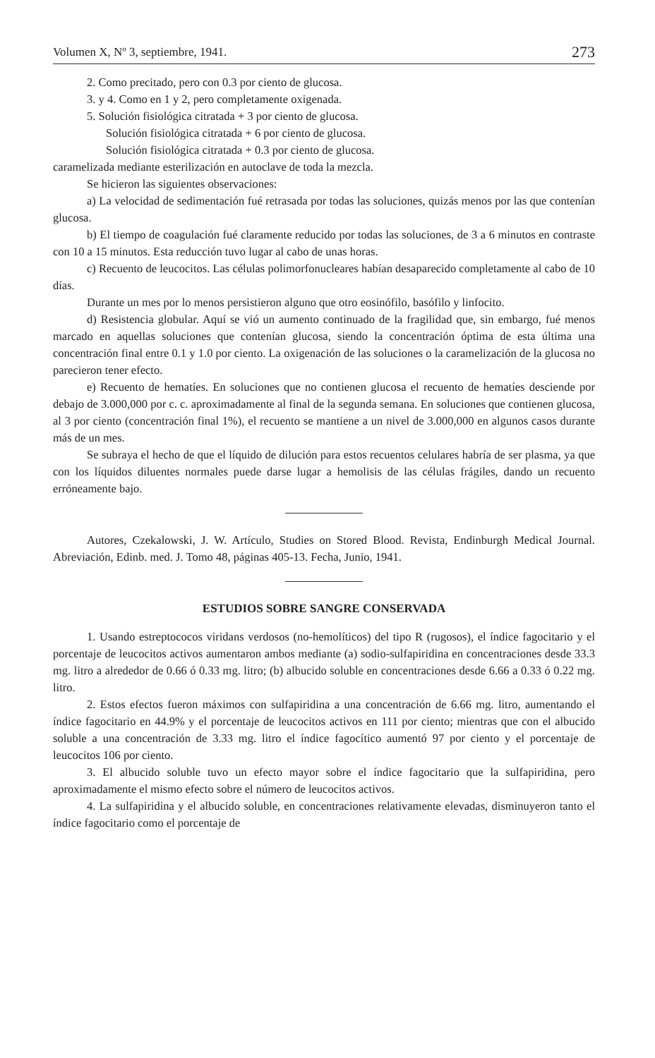Volumen X, Nº 3, septiembre, 1941. 273
2. Como precitado, pero con 0.3 por ciento de glucosa.
3. y 4. Como en 1 y 2, pero completamente oxigenada.
5. Solución fisiológica citratada + 3 por ciento de glucosa.
Solución fisiológica citratada + 6 por ciento de glucosa.
Solución fisiológica citratada + 0.3 por ciento de glucosa.
caramelizada mediante esterilización en autoclave de toda la mezcla.
Se hicieron las siguientes observaciones:
a) La velocidad de sedimentación fué retrasada por todas las soluciones, quizás menos por las que contenían glucosa.
b) El tiempo de coagulación fué claramente reducido por todas las soluciones, de 3 a 6 minutos en contraste con 10 a 15 minutos. Esta reducción tuvo lugar al cabo de unas horas.
c) Recuento de leucocitos. Las células polimorfonucleares habían desaparecido completamente al cabo de 10 días.
Durante un mes por lo menos persistieron alguno que otro eosinófilo, basófilo y linfocito.
d) Resistencia globular. Aquí se vió un aumento continuado de la fragilidad que, sin embargo, fué menos marcado en aquellas soluciones que contenían glucosa, siendo la concentración óptima de esta última una concentración final entre 0.1 y 1.0 por ciento. La oxigenación de las soluciones o la caramelización de la glucosa no parecieron tener efecto.
e) Recuento de hematíes. En soluciones que no contienen glucosa el recuento de hematíes desciende por debajo de 3.000,000 por c. c. aproximadamente al final de la segunda semana. En soluciones que contienen glucosa, al 3 por ciento (concentración final 1%), el recuento se mantiene a un nivel de 3.000,000 en algunos casos durante más de un mes.
Se subraya el hecho de que el líquido de dilución para estos recuentos celulares habría de ser plasma, ya que con los líquidos diluentes normales puede darse lugar a hemolisis de las células frágiles, dando un recuento erróneamente bajo.
Autores, Czekalowski, J. W. Artículo, Studies on Stored Blood. Revista, Endinburgh Medical Journal. Abreviación, Edinb. med. J. Tomo 48, páginas 405-13. Fecha, Junio, 1941.
ESTUDIOS SOBRE SANGRE CONSERVADA
1. Usando estreptococos viridans verdosos (no-hemolíticos) del tipo R (rugosos), el índice fagocitario y el porcentaje de leucocitos activos aumentaron ambos mediante (a) sodio-sulfapiridina en concentraciones desde 33.3 mg. litro a alrededor de 0.66 ó 0.33 mg. litro; (b) albucido soluble en concentraciones desde 6.66 a 0.33 ó 0.22 mg. litro.
2. Estos efectos fueron máximos con sulfapiridina a una concentración de 6.66 mg. litro, aumentando el índice fagocitario en 44.9% y el porcentaje de leucocitos activos en 111 por ciento; mientras que con el albucido soluble a una concentración de 3.33 mg. litro el índice fagocítico aumentó 97 por ciento y el porcentaje de leucocitos 106 por ciento.
3. El albucido soluble tuvo un efecto mayor sobre el índice fagocitario que la sulfapiridina, pero aproximadamente el mismo efecto sobre el número de leucocitos activos.
4. La sulfapiridina y el albucido soluble, en concentraciones relativamente elevadas, disminuyeron tanto el índice fagocitario como el porcentaje de